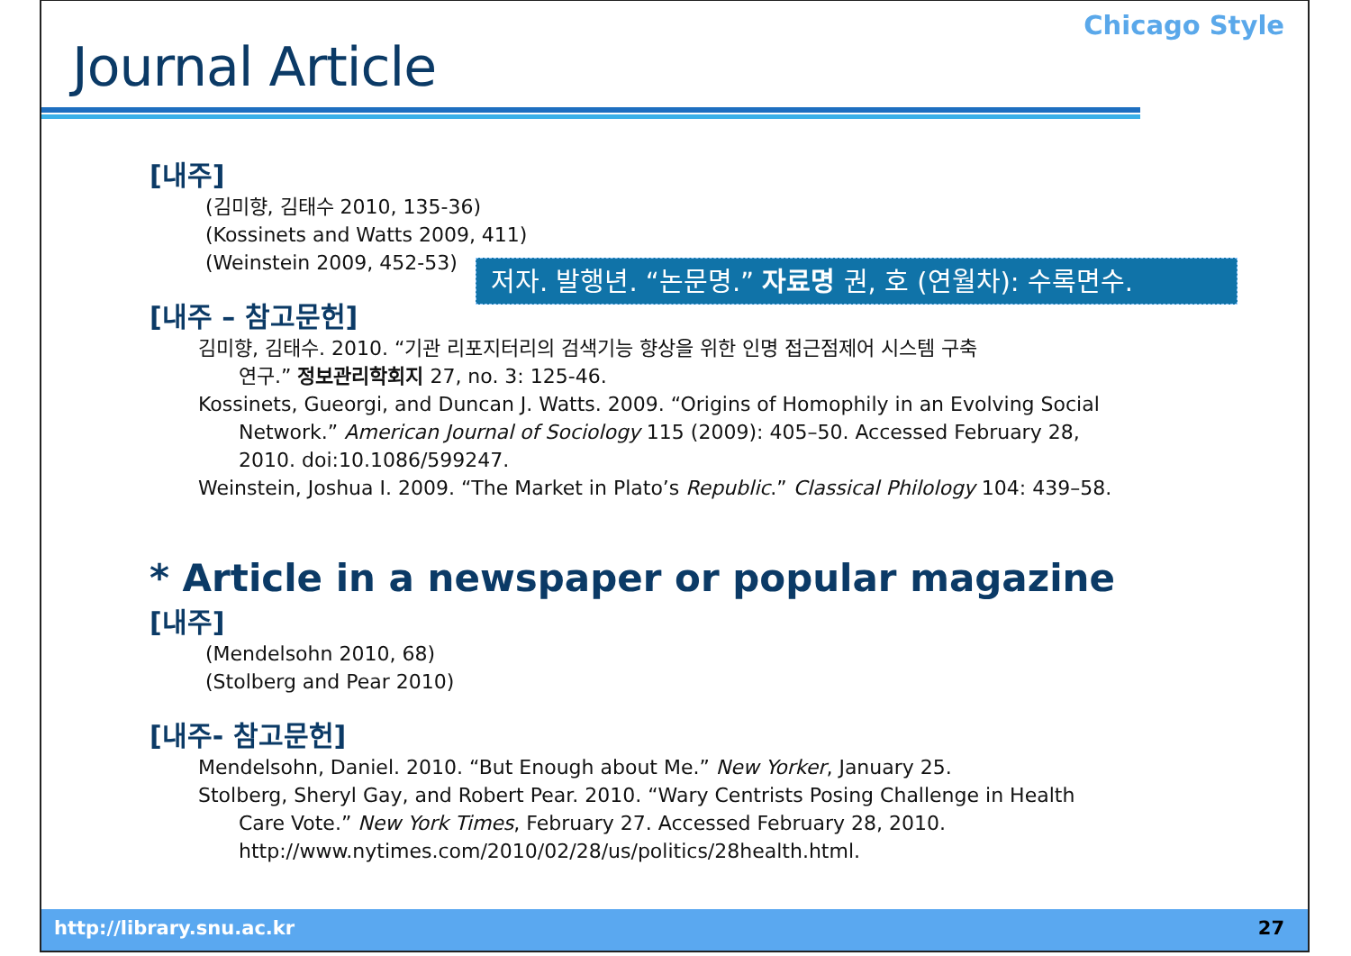Chicago Style
Journal Article
[내주]
(김미향, 김태수 2010, 135-36)
(Kossinets and Watts 2009, 411)
(Weinstein 2009, 452-53)
[내주 – 참고문헌]
김미향, 김태수. 2010. “기관 리포지터리의 검색기능 향상을 위한 인명 접근점제어 시스템 구축
연구.” 정보관리학회지 27, no. 3: 125-46.
Kossinets, Gueorgi, and Duncan J. Watts. 2009. “Origins of Homophily in an Evolving Social
Network.” American Journal of Sociology 115 (2009): 405–50. Accessed February 28,
2010. doi:10.1086/599247.
Weinstein, Joshua I. 2009. “The Market in Plato’s Republic.” Classical Philology 104: 439–58.
* Article in a newspaper or popular magazine
[내주]
(Mendelsohn 2010, 68)
(Stolberg and Pear 2010)
[내주- 참고문헌]
Mendelsohn, Daniel. 2010. “But Enough about Me.” New Yorker, January 25.
Stolberg, Sheryl Gay, and Robert Pear. 2010. “Wary Centrists Posing Challenge in Health
Care Vote.” New York Times, February 27. Accessed February 28, 2010.
http://www.nytimes.com/2010/02/28/us/politics/28health.html.
저자. 발행년. “논문명.” 자료명 권, 호 (연월차): 수록면수.
http://library.snu.ac.kr 27